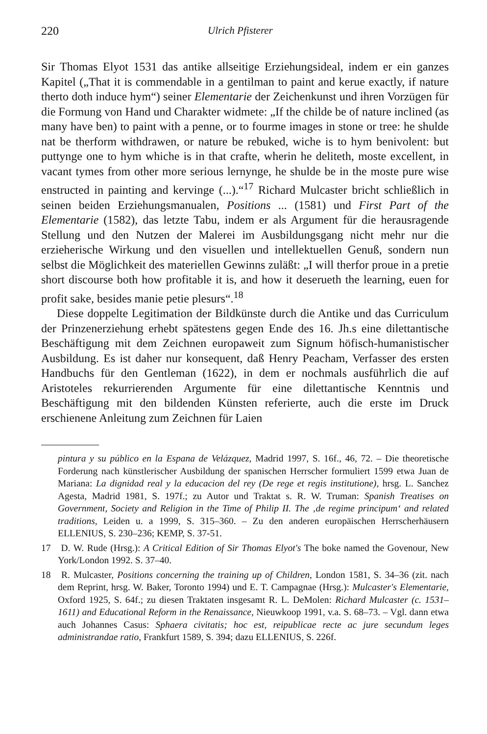220 Ulrich Pfisterer
Sir Thomas Elyot 1531 das antike allseitige Erziehungsideal, indem er ein ganzes Kapitel („That it is commendable in a gentilman to paint and kerue exactly, if nature therto doth induce hym“) seiner Elementarie der Zeichenkunst und ihren Vorzügen für die Formung von Hand und Charakter widmete: „If the childe be of nature inclined (as many have ben) to paint with a penne, or to fourme images in stone or tree: he shulde nat be therform withdrawen, or nature be rebuked, wiche is to hym benivolent: but puttynge one to hym whiche is in that crafte, wherin he deliteth, moste excellent, in vacant tymes from other more serious lernynge, he shulde be in the moste pure wise enstructed in painting and kervinge (...).“<sup>17</sup> Richard Mulcaster bricht schließlich in seinen beiden Erziehungsmanualen, Positions ... (1581) und First Part of the Elementarie (1582), das letzte Tabu, indem er als Argument für die herausragende Stellung und den Nutzen der Malerei im Ausbildungsgang nicht mehr nur die erzieherische Wirkung und den visuellen und intellektuellen Genuß, sondern nun selbst die Möglichkeit des materiellen Gewinns zuläßt: „I will therfor proue in a pretie short discourse both how profitable it is, and how it deserueth the learning, euen for profit sake, besides manie petie plesurs“.<sup>18</sup>
Diese doppelte Legitimation der Bildkünste durch die Antike und das Curriculum der Prinzenerziehung erhebt spätestens gegen Ende des 16. Jh.s eine dilettantische Beschäftigung mit dem Zeichnen europaweit zum Signum höfisch-humanistischer Ausbildung. Es ist daher nur konsequent, daß Henry Peacham, Verfasser des ersten Handbuchs für den Gentleman (1622), in dem er nochmals ausführlich die auf Aristoteles rekurrierenden Argumente für eine dilettantische Kenntnis und Beschäftigung mit den bildenden Künsten referierte, auch die erste im Druck erschienene Anleitung zum Zeichnen für Laien
pintura y su público en la Espana de Velázquez, Madrid 1997, S. 16f., 46, 72. – Die theoretische Forderung nach künstlerischer Ausbildung der spanischen Herrscher formuliert 1599 etwa Juan de Mariana: La dignidad real y la educacion del rey (De rege et regis institutione), hrsg. L. Sanchez Agesta, Madrid 1981, S. 197f.; zu Autor und Traktat s. R. W. Truman: Spanish Treatises on Government, Society and Religion in the Time of Philip II. The ‚de regime principum‘ and related traditions, Leiden u. a 1999, S. 315–360. – Zu den anderen europäischen Herrscherhäusern ELLENIUS, S. 230–236; KEMP, S. 37-51.
17 D. W. Rude (Hrsg.): A Critical Edition of Sir Thomas Elyot's The boke named the Govenour, New York/London 1992. S. 37–40.
18 R. Mulcaster, Positions concerning the training up of Children, London 1581, S. 34–36 (zit. nach dem Reprint, hrsg. W. Baker, Toronto 1994) und E. T. Campagnae (Hrsg.): Mulcaster's Elementarie, Oxford 1925, S. 64f.; zu diesen Traktaten insgesamt R. L. DeMolen: Richard Mulcaster (c. 1531–1611) and Educational Reform in the Renaissance, Nieuwkoop 1991, v.a. S. 68–73. – Vgl. dann etwa auch Johannes Casus: Sphaera civitatis; hoc est, reipublicae recte ac jure secundum leges administrandae ratio, Frankfurt 1589, S. 394; dazu ELLENIUS, S. 226f.